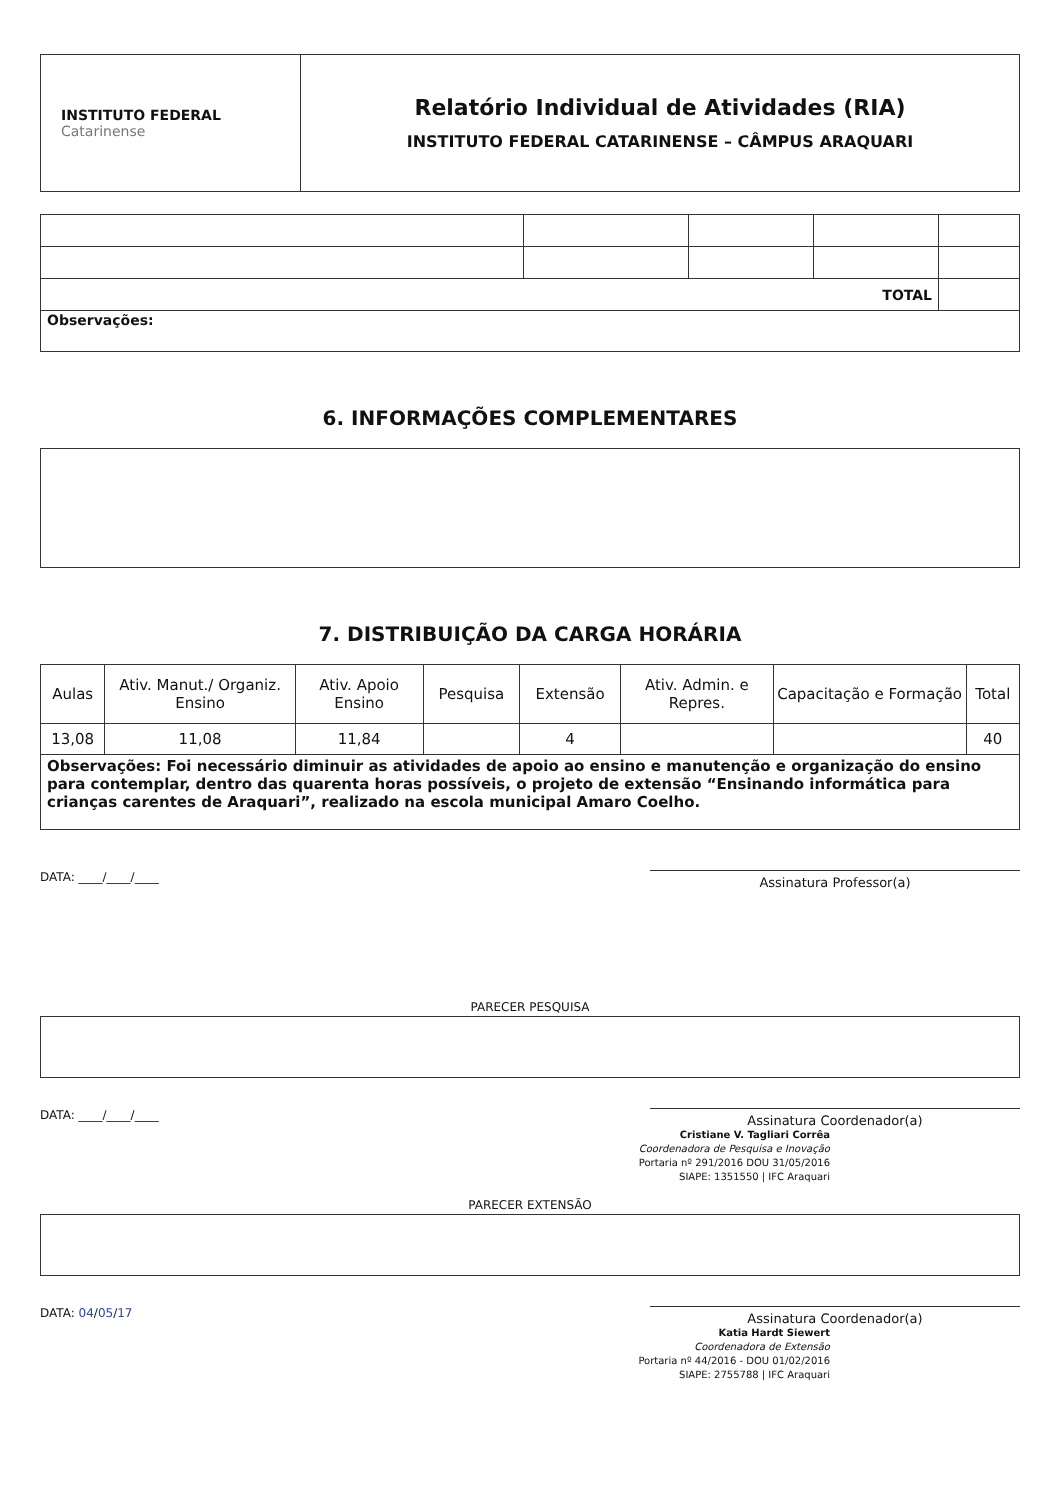| INSTITUTO FEDERAL Catarinense | Relatório Individual de Atividades (RIA) INSTITUTO FEDERAL CATARINENSE – CÂMPUS ARAQUARI |
| TOTAL | | | | |
| Observações: | | | | |
6. INFORMAÇÕES COMPLEMENTARES
7. DISTRIBUIÇÃO DA CARGA HORÁRIA
| Aulas | Ativ. Manut./ Organiz. Ensino | Ativ. Apoio Ensino | Pesquisa | Extensão | Ativ. Admin. e Repres. | Capacitação e Formação | Total |
| --- | --- | --- | --- | --- | --- | --- | --- |
| 13,08 | 11,08 | 11,84 | | 4 | | | 40 |
| Observações: Foi necessário diminuir as atividades de apoio ao ensino e manutenção e organização do ensino para contemplar, dentro das quarenta horas possíveis, o projeto de extensão “Ensinando informática para crianças carentes de Araquari”, realizado na escola municipal Amaro Coelho. | | | | | | | |
DATA: ____/____/____
Assinatura Professor(a)
PARECER PESQUISA
DATA: ____/____/____
Assinatura Coordenador(a)
Cristiane V. Tagliari Corrêa
Coordenadora de Pesquisa e Inovação
Portaria nº 291/2016 DOU 31/05/2016
SIAPE: 1351550 | IFC Araquari
PARECER EXTENSÃO
DATA: 04/05/17
Assinatura Coordenador(a)
Katia Hardt Siewert
Coordenadora de Extensão
Portaria nº 44/2016 - DOU 01/02/2016
SIAPE: 2755788 | IFC Araquari